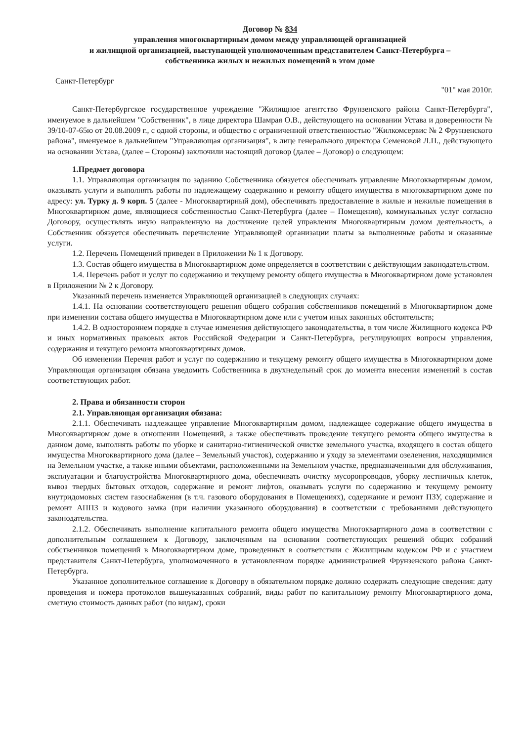Договор № 834
управления многоквартирным домом между управляющей организацией
и жилищной организацией, выступающей уполномоченным представителем Санкт-Петербурга –
собственника жилых и нежилых помещений в этом доме
Санкт-Петербург "01" мая 2010г.
Санкт-Петербургское государственное учреждение "Жилищное агентство Фрунзенского района Санкт-Петербурга", именуемое в дальнейшем "Собственник", в лице директора Шамрая О.В., действующего на основании Устава и доверенности № 39/10-07-65ю от 20.08.2009 г., с одной стороны, и общество с ограниченной ответственностью "Жилкомсервис № 2 Фрунзенского района", именуемое в дальнейшем "Управляющая организация", в лице генерального директора Семеновой Л.П., действующего на основании Устава, (далее – Стороны) заключили настоящий договор (далее – Договор) о следующем:
1.Предмет договора
1.1. Управляющая организация по заданию Собственника обязуется обеспечивать управление Многоквартирным домом, оказывать услуги и выполнять работы по надлежащему содержанию и ремонту общего имущества в многоквартирном доме по адресу: ул. Турку д. 9 корп. 5 (далее - Многоквартирный дом), обеспечивать предоставление в жилые и нежилые помещения в Многоквартирном доме, являющиеся собственностью Санкт-Петербурга (далее – Помещения), коммунальных услуг согласно Договору, осуществлять иную направленную на достижение целей управления Многоквартирным домом деятельность, а Собственник обязуется обеспечивать перечисление Управляющей организации платы за выполненные работы и оказанные услуги.
1.2. Перечень Помещений приведен в Приложении № 1 к Договору.
1.3. Состав общего имущества в Многоквартирном доме определяется в соответствии с действующим законодательством.
1.4. Перечень работ и услуг по содержанию и текущему ремонту общего имущества в Многоквартирном доме установлен в Приложении № 2 к Договору.
Указанный перечень изменяется Управляющей организацией в следующих случаях:
1.4.1. На основании соответствующего решения общего собрания собственников помещений в Многоквартирном доме при изменении состава общего имущества в Многоквартирном доме или с учетом иных законных обстоятельств;
1.4.2. В одностороннем порядке в случае изменения действующего законодательства, в том числе Жилищного кодекса РФ и иных нормативных правовых актов Российской Федерации и Санкт-Петербурга, регулирующих вопросы управления, содержания и текущего ремонта многоквартирных домов.
Об изменении Перечня работ и услуг по содержанию и текущему ремонту общего имущества в Многоквартирном доме Управляющая организация обязана уведомить Собственника в двухнедельный срок до момента внесения изменений в состав соответствующих работ.
2. Права и обязанности сторон
2.1. Управляющая организация обязана:
2.1.1. Обеспечивать надлежащее управление Многоквартирным домом, надлежащее содержание общего имущества в Многоквартирном доме в отношении Помещений, а также обеспечивать проведение текущего ремонта общего имущества в данном доме, выполнять работы по уборке и санитарно-гигиенической очистке земельного участка, входящего в состав общего имущества Многоквартирного дома (далее – Земельный участок), содержанию и уходу за элементами озеленения, находящимися на Земельном участке, а также иными объектами, расположенными на Земельном участке, предназначенными для обслуживания, эксплуатации и благоустройства Многоквартирного дома, обеспечивать очистку мусоропроводов, уборку лестничных клеток, вывоз твердых бытовых отходов, содержание и ремонт лифтов, оказывать услуги по содержанию и текущему ремонту внутридомовых систем газоснабжения (в т.ч. газового оборудования в Помещениях), содержание и ремонт ПЗУ, содержание и ремонт АППЗ и кодового замка (при наличии указанного оборудования) в соответствии с требованиями действующего законодательства.
2.1.2. Обеспечивать выполнение капитального ремонта общего имущества Многоквартирного дома в соответствии с дополнительным соглашением к Договору, заключенным на основании соответствующих решений общих собраний собственников помещений в Многоквартирном доме, проведенных в соответствии с Жилищным кодексом РФ и с участием представителя Санкт-Петербурга, уполномоченного в установленном порядке администрацией Фрунзенского района Санкт-Петербурга.
Указанное дополнительное соглашение к Договору в обязательном порядке должно содержать следующие сведения: дату проведения и номера протоколов вышеуказанных собраний, виды работ по капитальному ремонту Многоквартирного дома, сметную стоимость данных работ (по видам), сроки